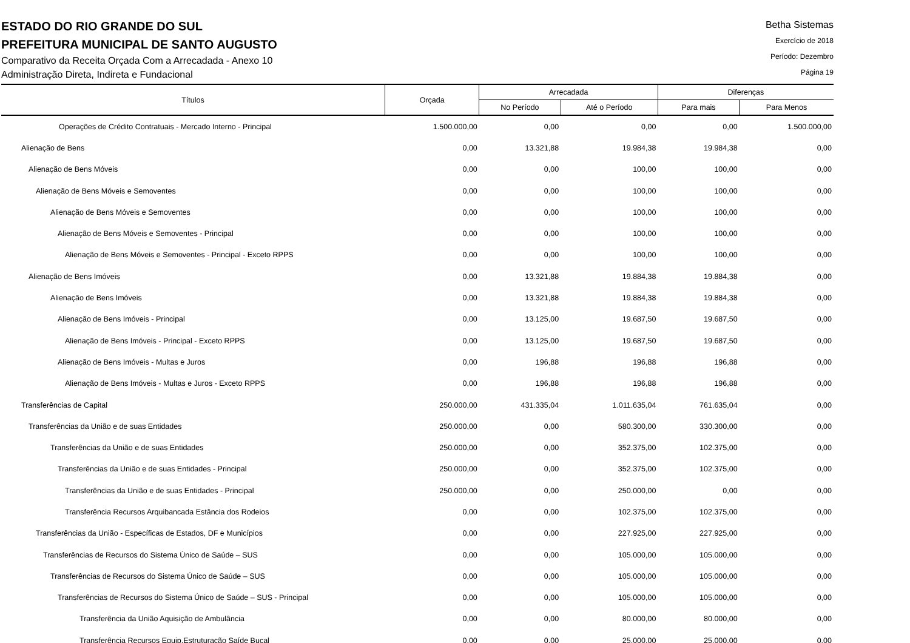ESTADO DO RIO GRANDE DO SUL
PREFEITURA MUNICIPAL DE SANTO AUGUSTO
Comparativo da Receita Orçada Com a Arrecadada - Anexo 10
Administração Direta, Indireta e Fundacional
Betha Sistemas
Exercício de 2018
Período: Dezembro
Página 19
| Títulos | Orçada | Arrecadada | | Diferenças | |
| --- | --- | --- | --- | --- | --- |
| | | No Período | Até o Período | Para mais | Para Menos |
| Operações de Crédito Contratuais - Mercado Interno - Principal | 1.500.000,00 | 0,00 | 0,00 | 0,00 | 1.500.000,00 |
| Alienação de Bens | 0,00 | 13.321,88 | 19.984,38 | 19.984,38 | 0,00 |
| Alienação de Bens Móveis | 0,00 | 0,00 | 100,00 | 100,00 | 0,00 |
| Alienação de Bens Móveis e Semoventes | 0,00 | 0,00 | 100,00 | 100,00 | 0,00 |
| Alienação de Bens Móveis e Semoventes | 0,00 | 0,00 | 100,00 | 100,00 | 0,00 |
| Alienação de Bens Móveis e Semoventes - Principal | 0,00 | 0,00 | 100,00 | 100,00 | 0,00 |
| Alienação de Bens Móveis e Semoventes - Principal - Exceto RPPS | 0,00 | 0,00 | 100,00 | 100,00 | 0,00 |
| Alienação de Bens Imóveis | 0,00 | 13.321,88 | 19.884,38 | 19.884,38 | 0,00 |
| Alienação de Bens Imóveis | 0,00 | 13.321,88 | 19.884,38 | 19.884,38 | 0,00 |
| Alienação de Bens Imóveis - Principal | 0,00 | 13.125,00 | 19.687,50 | 19.687,50 | 0,00 |
| Alienação de Bens Imóveis - Principal - Exceto RPPS | 0,00 | 13.125,00 | 19.687,50 | 19.687,50 | 0,00 |
| Alienação de Bens Imóveis - Multas e Juros | 0,00 | 196,88 | 196,88 | 196,88 | 0,00 |
| Alienação de Bens Imóveis - Multas e Juros - Exceto RPPS | 0,00 | 196,88 | 196,88 | 196,88 | 0,00 |
| Transferências de Capital | 250.000,00 | 431.335,04 | 1.011.635,04 | 761.635,04 | 0,00 |
| Transferências da União e de suas Entidades | 250.000,00 | 0,00 | 580.300,00 | 330.300,00 | 0,00 |
| Transferências da União e de suas Entidades | 250.000,00 | 0,00 | 352.375,00 | 102.375,00 | 0,00 |
| Transferências da União e de suas Entidades - Principal | 250.000,00 | 0,00 | 352.375,00 | 102.375,00 | 0,00 |
| Transferências da União e de suas Entidades - Principal | 250.000,00 | 0,00 | 250.000,00 | 0,00 | 0,00 |
| Transferência Recursos Arquibancada Estância dos Rodeios | 0,00 | 0,00 | 102.375,00 | 102.375,00 | 0,00 |
| Transferências da União - Específicas de Estados, DF e Municípios | 0,00 | 0,00 | 227.925,00 | 227.925,00 | 0,00 |
| Transferências de Recursos do Sistema Único de Saúde – SUS | 0,00 | 0,00 | 105.000,00 | 105.000,00 | 0,00 |
| Transferências de Recursos do Sistema Único de Saúde – SUS | 0,00 | 0,00 | 105.000,00 | 105.000,00 | 0,00 |
| Transferências de Recursos do Sistema Único de Saúde – SUS - Principal | 0,00 | 0,00 | 105.000,00 | 105.000,00 | 0,00 |
| Transferência da União Aquisição de Ambulância | 0,00 | 0,00 | 80.000,00 | 80.000,00 | 0,00 |
| Transferência Recursos Equip.Estruturação Saíde Bucal | 0,00 | 0,00 | 25.000,00 | 25.000,00 | 0,00 |